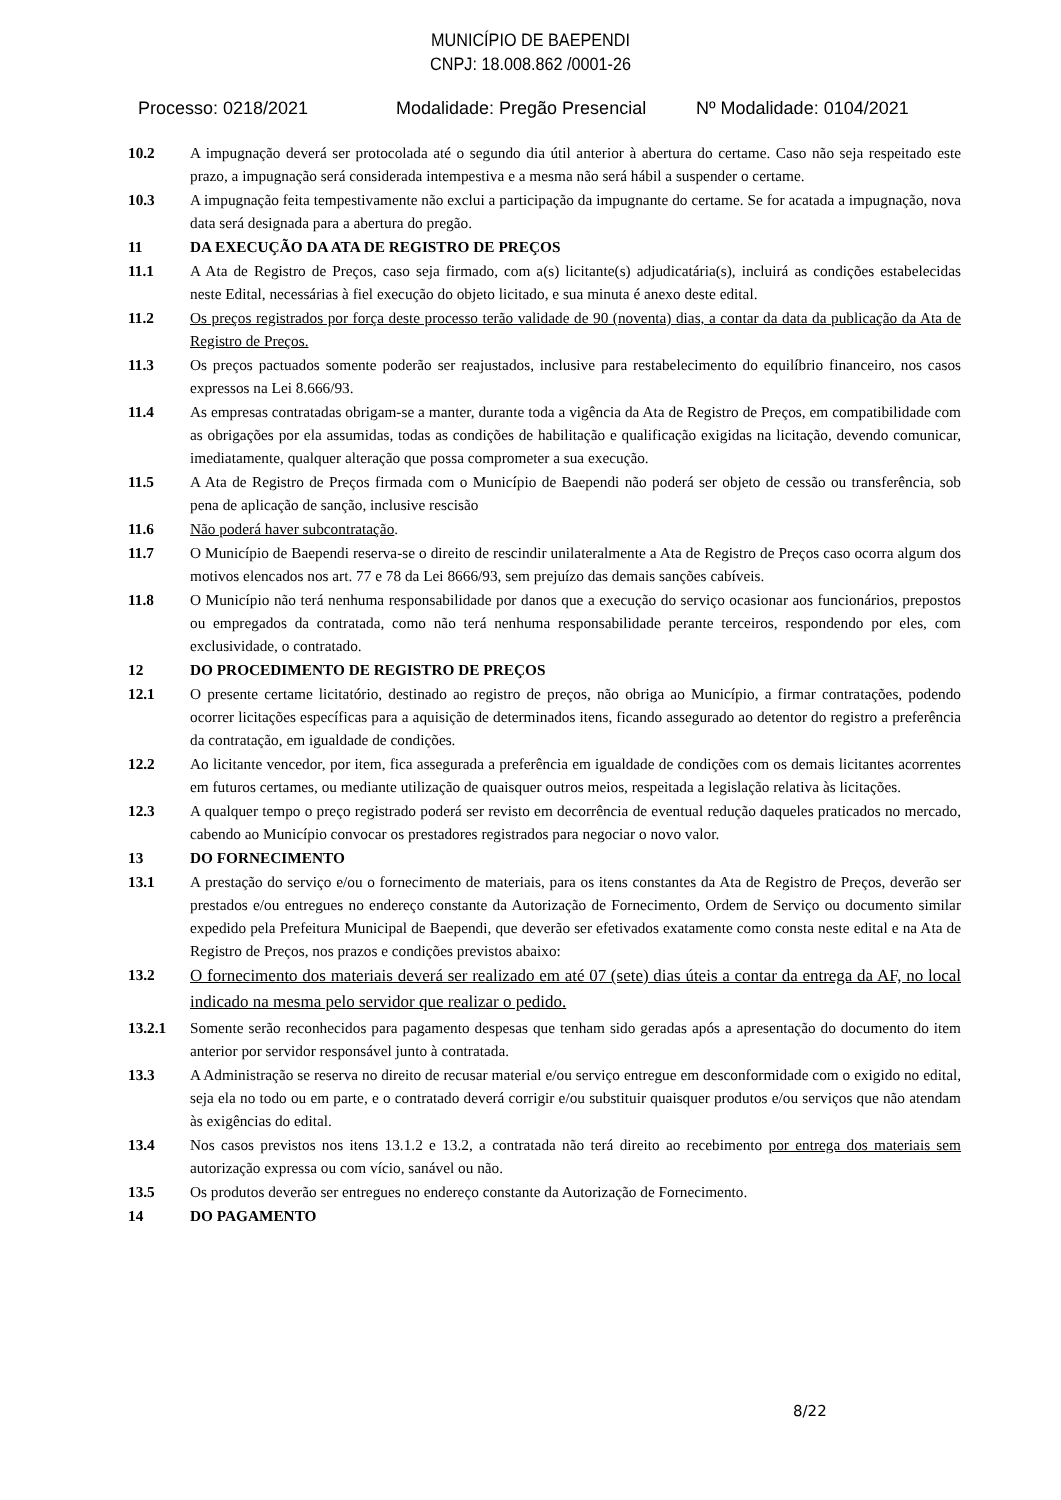MUNICÍPIO DE BAEPENDI
CNPJ: 18.008.862 /0001-26
Processo: 0218/2021 Modalidade: Pregão Presencial Nº Modalidade: 0104/2021
10.2 A impugnação deverá ser protocolada até o segundo dia útil anterior à abertura do certame. Caso não seja respeitado este prazo, a impugnação será considerada intempestiva e a mesma não será hábil a suspender o certame.
10.3 A impugnação feita tempestivamente não exclui a participação da impugnante do certame. Se for acatada a impugnação, nova data será designada para a abertura do pregão.
11 DA EXECUÇÃO DA ATA DE REGISTRO DE PREÇOS
11.1 A Ata de Registro de Preços, caso seja firmado, com a(s) licitante(s) adjudicatária(s), incluirá as condições estabelecidas neste Edital, necessárias à fiel execução do objeto licitado, e sua minuta é anexo deste edital.
11.2 Os preços registrados por força deste processo terão validade de 90 (noventa) dias, a contar da data da publicação da Ata de Registro de Preços.
11.3 Os preços pactuados somente poderão ser reajustados, inclusive para restabelecimento do equilíbrio financeiro, nos casos expressos na Lei 8.666/93.
11.4 As empresas contratadas obrigam-se a manter, durante toda a vigência da Ata de Registro de Preços, em compatibilidade com as obrigações por ela assumidas, todas as condições de habilitação e qualificação exigidas na licitação, devendo comunicar, imediatamente, qualquer alteração que possa comprometer a sua execução.
11.5 A Ata de Registro de Preços firmada com o Município de Baependi não poderá ser objeto de cessão ou transferência, sob pena de aplicação de sanção, inclusive rescisão
11.6 Não poderá haver subcontratação.
11.7 O Município de Baependi reserva-se o direito de rescindir unilateralmente a Ata de Registro de Preços caso ocorra algum dos motivos elencados nos art. 77 e 78 da Lei 8666/93, sem prejuízo das demais sanções cabíveis.
11.8 O Município não terá nenhuma responsabilidade por danos que a execução do serviço ocasionar aos funcionários, prepostos ou empregados da contratada, como não terá nenhuma responsabilidade perante terceiros, respondendo por eles, com exclusividade, o contratado.
12 DO PROCEDIMENTO DE REGISTRO DE PREÇOS
12.1 O presente certame licitatório, destinado ao registro de preços, não obriga ao Município, a firmar contratações, podendo ocorrer licitações específicas para a aquisição de determinados itens, ficando assegurado ao detentor do registro a preferência da contratação, em igualdade de condições.
12.2 Ao licitante vencedor, por item, fica assegurada a preferência em igualdade de condições com os demais licitantes acorrentes em futuros certames, ou mediante utilização de quaisquer outros meios, respeitada a legislação relativa às licitações.
12.3 A qualquer tempo o preço registrado poderá ser revisto em decorrência de eventual redução daqueles praticados no mercado, cabendo ao Município convocar os prestadores registrados para negociar o novo valor.
13 DO FORNECIMENTO
13.1 A prestação do serviço e/ou o fornecimento de materiais, para os itens constantes da Ata de Registro de Preços, deverão ser prestados e/ou entregues no endereço constante da Autorização de Fornecimento, Ordem de Serviço ou documento similar expedido pela Prefeitura Municipal de Baependi, que deverão ser efetivados exatamente como consta neste edital e na Ata de Registro de Preços, nos prazos e condições previstos abaixo:
13.2
O fornecimento dos materiais deverá ser realizado em até 07 (sete) dias úteis a contar da entrega da AF, no local indicado na mesma pelo servidor que realizar o pedido.
13.2.1 Somente serão reconhecidos para pagamento despesas que tenham sido geradas após a apresentação do documento do item anterior por servidor responsável junto à contratada.
13.3 A Administração se reserva no direito de recusar material e/ou serviço entregue em desconformidade com o exigido no edital, seja ela no todo ou em parte, e o contratado deverá corrigir e/ou substituir quaisquer produtos e/ou serviços que não atendam às exigências do edital.
13.4 Nos casos previstos nos itens 13.1.2 e 13.2, a contratada não terá direito ao recebimento por entrega dos materiais sem autorização expressa ou com vício, sanável ou não.
13.5 Os produtos deverão ser entregues no endereço constante da Autorização de Fornecimento.
14 DO PAGAMENTO
8/22